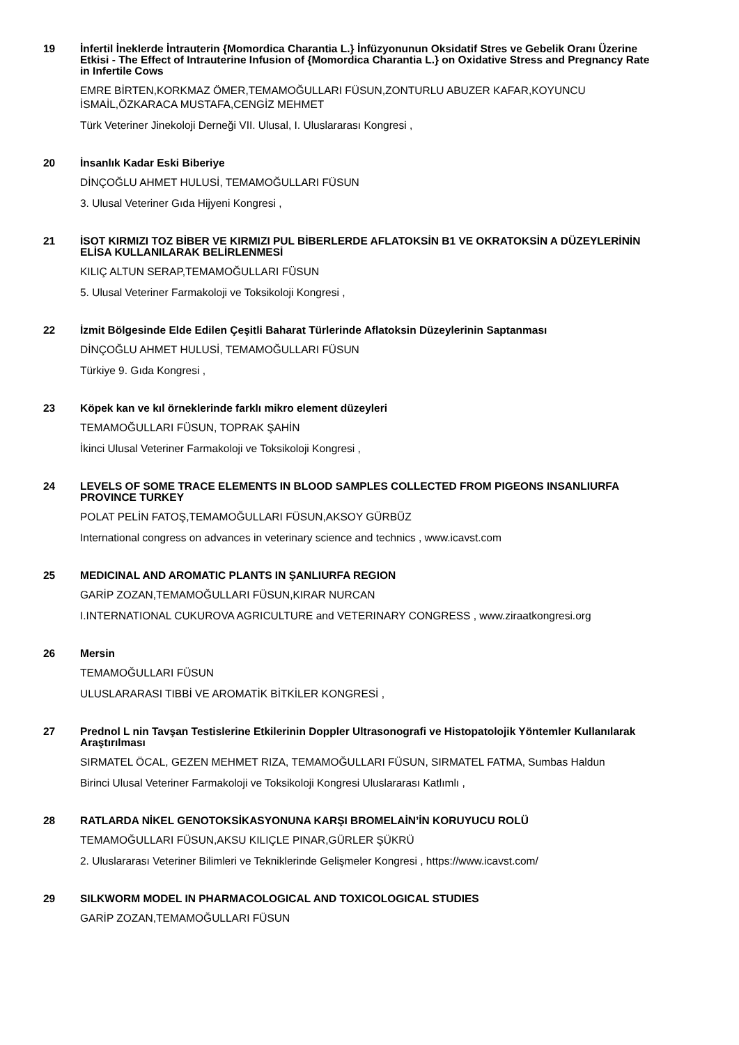19 İnfertil İneklerde İntrauterin {Momordica Charantia L.} İnfüzyonunun Oksidatif Stres ve Gebelik Oranı Üzerine Etkisi - The Effect of Intrauterine Infusion of {Momordica Charantia L.} on Oxidative Stress and Pregnancy Rate in Infertile Cows
EMRE BİRTEN,KORKMAZ ÖMER,TEMAMOĞULLARI FÜSUN,ZONTURLU ABUZER KAFAR,KOYUNCU İSMAİL,ÖZKARACA MUSTAFA,CENGİZ MEHMET
Türk Veteriner Jinekoloji Derneği VII. Ulusal, I. Uluslararası Kongresi ,
20 İnsanlık Kadar Eski Biberiye
DİNÇOĞLU AHMET HULUSİ, TEMAMOĞULLARI FÜSUN
3. Ulusal Veteriner Gıda Hijyeni Kongresi ,
21 İSOT KIRMIZI TOZ BİBER VE KIRMIZI PUL BİBERLERDE AFLATOKSİN B1 VE OKRATOKSİN A DÜZEYLERİNİN ELİSA KULLANILARAK BELİRLENMESİ
KILIÇ ALTUN SERAP,TEMAMOĞULLARI FÜSUN
5. Ulusal Veteriner Farmakoloji ve Toksikoloji Kongresi ,
22 İzmit Bölgesinde Elde Edilen Çeşitli Baharat Türlerinde Aflatoksin Düzeylerinin Saptanması
DİNÇOĞLU AHMET HULUSİ, TEMAMOĞULLARI FÜSUN
Türkiye 9. Gıda Kongresi ,
23 Köpek kan ve kıl örneklerinde farklı mikro element düzeyleri
TEMAMOĞULLARI FÜSUN, TOPRAK ŞAHİN
İkinci Ulusal Veteriner Farmakoloji ve Toksikoloji Kongresi ,
24 LEVELS OF SOME TRACE ELEMENTS IN BLOOD SAMPLES COLLECTED FROM PIGEONS INSANLIURFA PROVINCE TURKEY
POLAT PELİN FATOŞ,TEMAMOĞULLARI FÜSUN,AKSOY GÜRBÜZ
International congress on advances in veterinary science and technics , www.icavst.com
25 MEDICINAL AND AROMATIC PLANTS IN ŞANLIURFA REGION
GARİP ZOZAN,TEMAMOĞULLARI FÜSUN,KIRAR NURCAN
I.INTERNATIONAL CUKUROVA AGRICULTURE and VETERINARY CONGRESS , www.ziraatkongresi.org
26 Mersin
TEMAMOĞULLARI FÜSUN
ULUSLARARASI TIBBİ VE AROMATİK BİTKİLER KONGRESİ ,
27 Prednol L nin Tavşan Testislerine Etkilerinin Doppler Ultrasonografi ve Histopatolojik Yöntemler Kullanılarak Araştırılması
SIRMATEL ÖCAL, GEZEN MEHMET RIZA, TEMAMOĞULLARI FÜSUN, SIRMATEL FATMA, Sumbas Haldun
Birinci Ulusal Veteriner Farmakoloji ve Toksikoloji Kongresi Uluslararası Katlımlı ,
28 RATLARDA NİKEL GENOTOKSİKASYONUNA KARŞI BROMELAİN’İN KORUYUCU ROLÜ
TEMAMOĞULLARI FÜSUN,AKSU KILIÇLE PINAR,GÜRLER ŞÜKRÜ
2. Uluslararası Veteriner Bilimleri ve Tekniklerinde Gelişmeler Kongresi , https://www.icavst.com/
29 SILKWORM MODEL IN PHARMACOLOGICAL AND TOXICOLOGICAL STUDIES
GARİP ZOZAN,TEMAMOĞULLARI FÜSUN